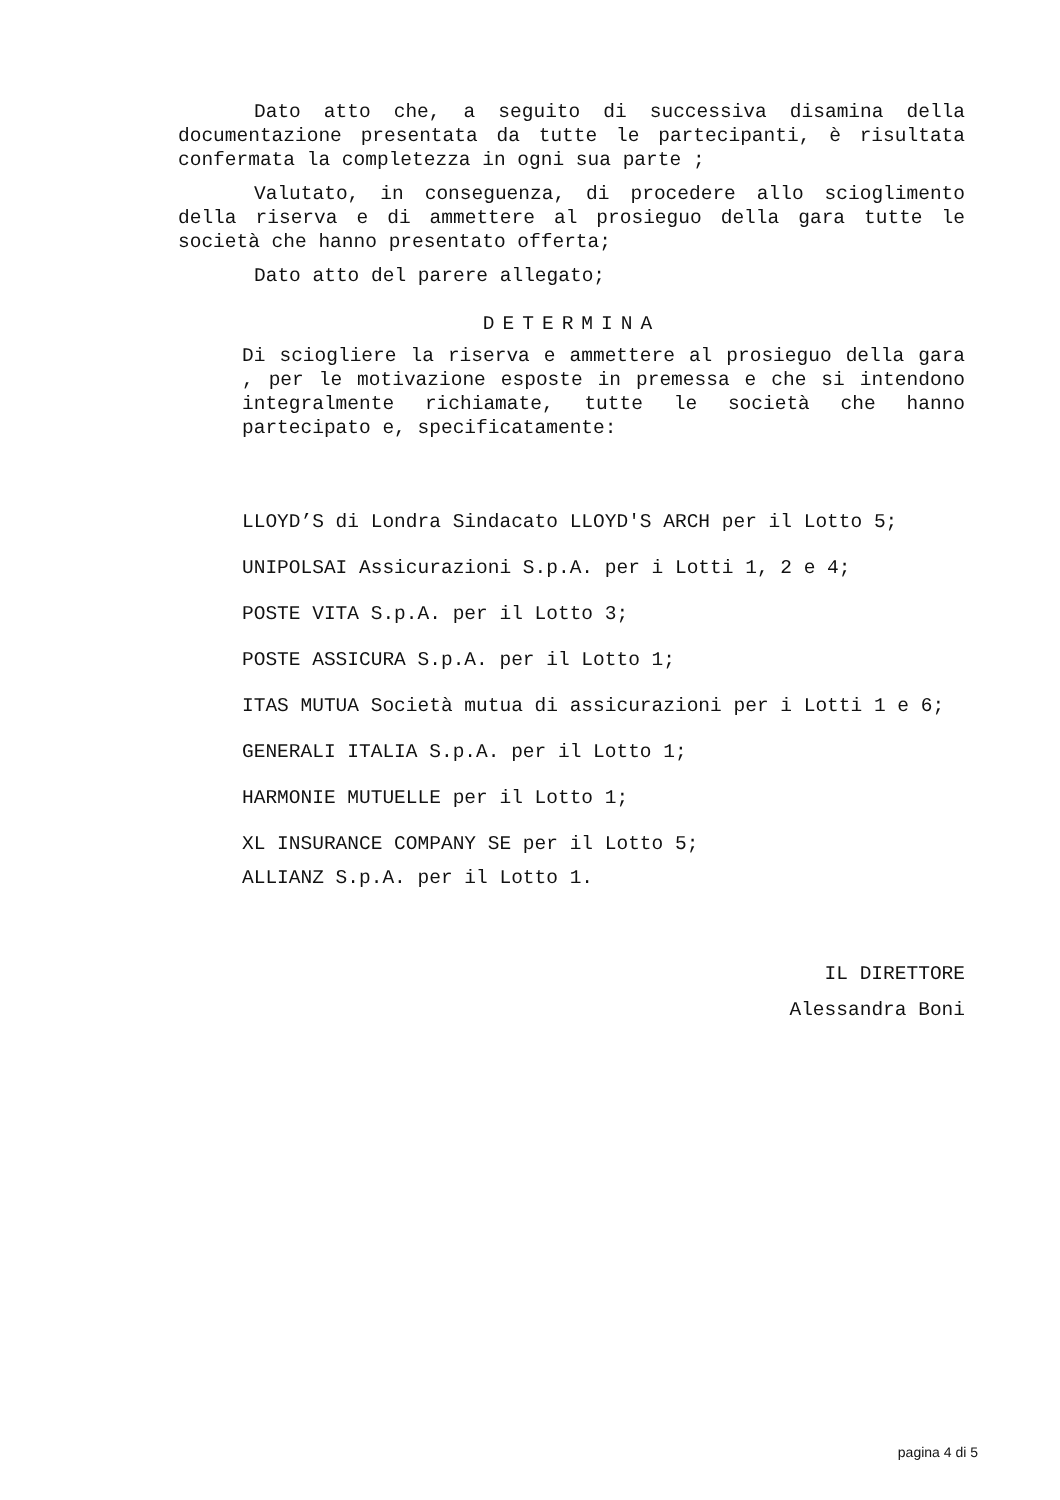Dato atto che, a seguito di successiva disamina della documentazione presentata da tutte le partecipanti, è risultata confermata la completezza in ogni sua parte ;
Valutato, in conseguenza, di procedere allo scioglimento della riserva e di ammettere al prosieguo della gara tutte le società che hanno presentato offerta;
Dato atto del parere allegato;
DETERMINA
Di sciogliere la riserva e ammettere al prosieguo della gara , per le motivazione esposte in premessa e che si intendono integralmente richiamate, tutte le società che hanno partecipato e, specificatamente:
LLOYD’S di Londra Sindacato LLOYD'S ARCH per il Lotto 5;
UNIPOLSAI Assicurazioni S.p.A. per i Lotti 1, 2 e 4;
POSTE VITA S.p.A. per il Lotto 3;
POSTE ASSICURA S.p.A. per il Lotto 1;
ITAS MUTUA Società mutua di assicurazioni per i Lotti 1 e 6;
GENERALI ITALIA S.p.A. per il Lotto 1;
HARMONIE MUTUELLE per il Lotto 1;
XL INSURANCE COMPANY SE per il Lotto 5;
ALLIANZ S.p.A. per il Lotto 1.
IL DIRETTORE
Alessandra Boni
pagina 4 di 5